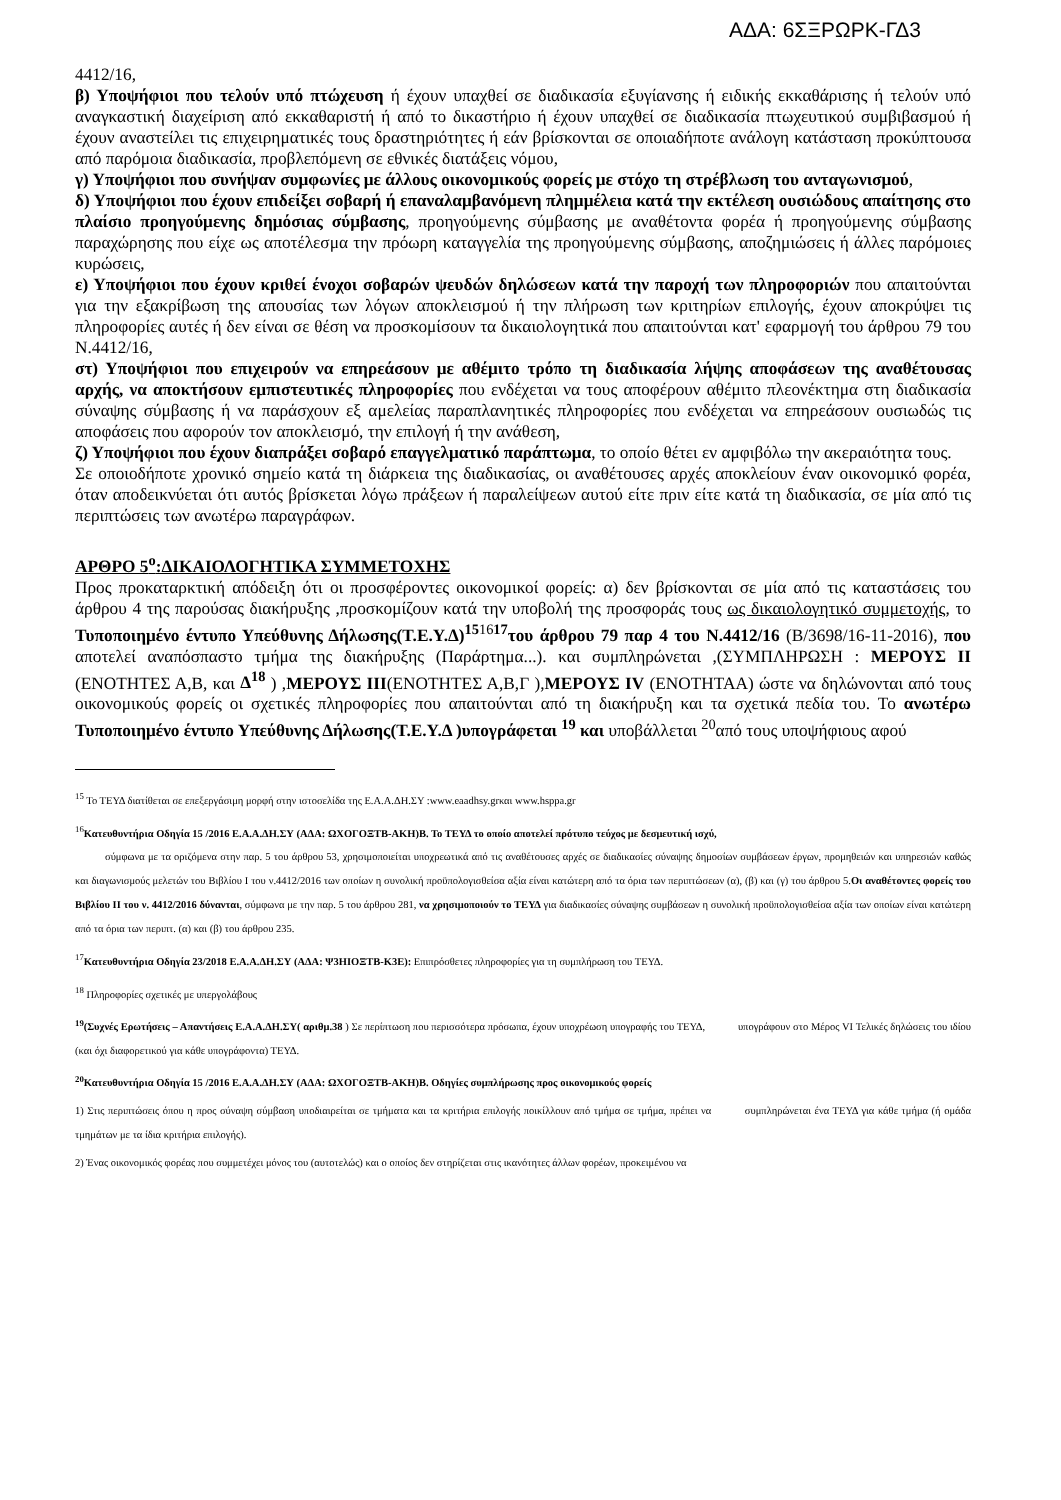ΑΔΑ: 6ΣΞΡΩΡΚ-ΓΔ3
4412/16,
β) Υποψήφιοι που τελούν υπό πτώχευση ή έχουν υπαχθεί σε διαδικασία εξυγίανσης ή ειδικής εκκαθάρισης ή τελούν υπό αναγκαστική διαχείριση από εκκαθαριστή ή από το δικαστήριο ή έχουν υπαχθεί σε διαδικασία πτωχευτικού συμβιβασμού ή έχουν αναστείλει τις επιχειρηματικές τους δραστηριότητες ή εάν βρίσκονται σε οποιαδήποτε ανάλογη κατάσταση προκύπτουσα από παρόμοια διαδικασία, προβλεπόμενη σε εθνικές διατάξεις νόμου,
γ) Υποψήφιοι που συνήψαν συμφωνίες με άλλους οικονομικούς φορείς με στόχο τη στρέβλωση του ανταγωνισμού,
δ) Υποψήφιοι που έχουν επιδείξει σοβαρή ή επαναλαμβανόμενη πλημμέλεια κατά την εκτέλεση ουσιώδους απαίτησης στο πλαίσιο προηγούμενης δημόσιας σύμβασης, προηγούμενης σύμβασης με αναθέτοντα φορέα ή προηγούμενης σύμβασης παραχώρησης που είχε ως αποτέλεσμα την πρόωρη καταγγελία της προηγούμενης σύμβασης, αποζημιώσεις ή άλλες παρόμοιες κυρώσεις,
ε) Υποψήφιοι που έχουν κριθεί ένοχοι σοβαρών ψευδών δηλώσεων κατά την παροχή των πληροφοριών που απαιτούνται για την εξακρίβωση της απουσίας των λόγων αποκλεισμού ή την πλήρωση των κριτηρίων επιλογής, έχουν αποκρύψει τις πληροφορίες αυτές ή δεν είναι σε θέση να προσκομίσουν τα δικαιολογητικά που απαιτούνται κατ' εφαρμογή του άρθρου 79 του Ν.4412/16,
στ) Υποψήφιοι που επιχειρούν να επηρεάσουν με αθέμιτο τρόπο τη διαδικασία λήψης αποφάσεων της αναθέτουσας αρχής, να αποκτήσουν εμπιστευτικές πληροφορίες που ενδέχεται να τους αποφέρουν αθέμιτο πλεονέκτημα στη διαδικασία σύναψης σύμβασης ή να παράσχουν εξ αμελείας παραπλανητικές πληροφορίες που ενδέχεται να επηρεάσουν ουσιωδώς τις αποφάσεις που αφορούν τον αποκλεισμό, την επιλογή ή την ανάθεση,
ζ) Υποψήφιοι που έχουν διαπράξει σοβαρό επαγγελματικό παράπτωμα, το οποίο θέτει εν αμφιβόλω την ακεραιότητα τους.
Σε οποιοδήποτε χρονικό σημείο κατά τη διάρκεια της διαδικασίας, οι αναθέτουσες αρχές αποκλείουν έναν οικονομικό φορέα, όταν αποδεικνύεται ότι αυτός βρίσκεται λόγω πράξεων ή παραλείψεων αυτού είτε πριν είτε κατά τη διαδικασία, σε μία από τις περιπτώσεις των ανωτέρω παραγράφων.
ΑΡΘΡΟ 5<sup>ο</sup>:ΔΙΚΑΙΟΛΟΓΗΤΙΚΑ ΣΥΜΜΕΤΟΧΗΣ
Προς προκαταρκτική απόδειξη ότι οι προσφέροντες οικονομικοί φορείς: α) δεν βρίσκονται σε μία από τις καταστάσεις του άρθρου 4 της παρούσας διακήρυξης ,προσκομίζουν κατά την υποβολή της προσφοράς τους ως δικαιολογητικό συμμετοχής, το Τυποποιημένο έντυπο Υπεύθυνης Δήλωσης(Τ.Ε.Υ.Δ)<sup>15</sup><sup>16</sup><sup>17</sup>του άρθρου 79 παρ 4 του Ν.4412/16 (Β/3698/16-11-2016), που αποτελεί αναπόσπαστο τμήμα της διακήρυξης (Παράρτημα...). και συμπληρώνεται ,(ΣΥΜΠΛΗΡΩΣΗ : ΜΕΡΟΥΣ ΙΙ (ΕΝΟΤΗΤΕΣ Α,Β, και Δ<sup>18</sup> ) ,ΜΕΡΟΥΣ ΙΙΙ(ΕΝΟΤΗΤΕΣ Α,Β,Γ ),ΜΕΡΟΥΣ ΙV (ΕΝΟΤΗΤΑΑ) ώστε να δηλώνονται από τους οικονομικούς φορείς οι σχετικές πληροφορίες που απαιτούνται από τη διακήρυξη και τα σχετικά πεδία του. Το ανωτέρω Τυποποιημένο έντυπο Υπεύθυνης Δήλωσης(Τ.Ε.Υ.Δ )υπογράφεται <sup>19</sup> και υποβάλλεται <sup>20</sup>από τους υποψήφιους αφού
<sup>15</sup> Το ΤΕΥΔ διατίθεται σε επεξεργάσιμη μορφή στην ιστοσελίδα της Ε.Α.Α.ΔΗ.ΣΥ :www.eaadhsy.grκαι www.hsppa.gr
<sup>16</sup> Κατευθυντήρια Οδηγία 15 /2016 Ε.Α.Α.ΔΗ.ΣΥ (ΑΔΑ: ΩΧΟΓΟΞΤΒ-ΑΚΗ)Β. Το ΤΕΥΔ το οποίο αποτελεί πρότυπο τεύχος με δεσμευτική ισχύ,
σύμφωνα με τα οριζόμενα στην παρ. 5 του άρθρου 53, χρησιμοποιείται υποχρεωτικά από τις αναθέτουσες αρχές σε διαδικασίες σύναψης δημοσίων συμβάσεων έργων, προμηθειών και υπηρεσιών καθώς και διαγωνισμούς μελετών του Βιβλίου Ι του ν.4412/2016 των οποίων η συνολική προϋπολογισθείσα αξία είναι κατώτερη από τα όρια των περιπτώσεων (α), (β) και (γ) του άρθρου 5.Οι αναθέτοντες φορείς του Βιβλίου ΙΙ του ν. 4412/2016 δύνανται, σύμφωνα με την παρ. 5 του άρθρου 281, να χρησιμοποιούν το ΤΕΥΔ για διαδικασίες σύναψης συμβάσεων η συνολική προϋπολογισθείσα αξία των οποίων είναι κατώτερη από τα όρια των περιπτ. (α) και (β) του άρθρου 235.
<sup>17</sup> Κατευθυντήρια Οδηγία 23/2018 Ε.Α.Α.ΔΗ.ΣΥ (ΑΔΑ: Ψ3ΗΙΟΞΤΒ-Κ3Ε): Επιπρόσθετες πληροφορίες για τη συμπλήρωση του ΤΕΥΔ.
<sup>18</sup> Πληροφορίες σχετικές με υπεργολάβους
<sup>19</sup> (Συχνές Ερωτήσεις – Απαντήσεις Ε.Α.Α.ΔΗ.ΣΥ( αριθμ.38 ) Σε περίπτωση που περισσότερα πρόσωπα, έχουν υποχρέωση υπογραφής του ΤΕΥΔ, υπογράφουν στο Μέρος VI Τελικές δηλώσεις του ιδίου (και όχι διαφορετικού για κάθε υπογράφοντα) ΤΕΥΔ.
<sup>20</sup> Κατευθυντήρια Οδηγία 15 /2016 Ε.Α.Α.ΔΗ.ΣΥ (ΑΔΑ: ΩΧΟΓΟΞΤΒ-ΑΚΗ)Β. Οδηγίες συμπλήρωσης προς οικονομικούς φορείς
1) Στις περιπτώσεις όπου η προς σύναψη σύμβαση υποδιαιρείται σε τμήματα και τα κριτήρια επιλογής ποικίλλουν από τμήμα σε τμήμα, πρέπει να συμπληρώνεται ένα ΤΕΥΔ για κάθε τμήμα (ή ομάδα τμημάτων με τα ίδια κριτήρια επιλογής).
2) Ένας οικονομικός φορέας που συμμετέχει μόνος του (αυτοτελώς) και ο οποίος δεν στηρίζεται στις ικανότητες άλλων φορέων, προκειμένου να